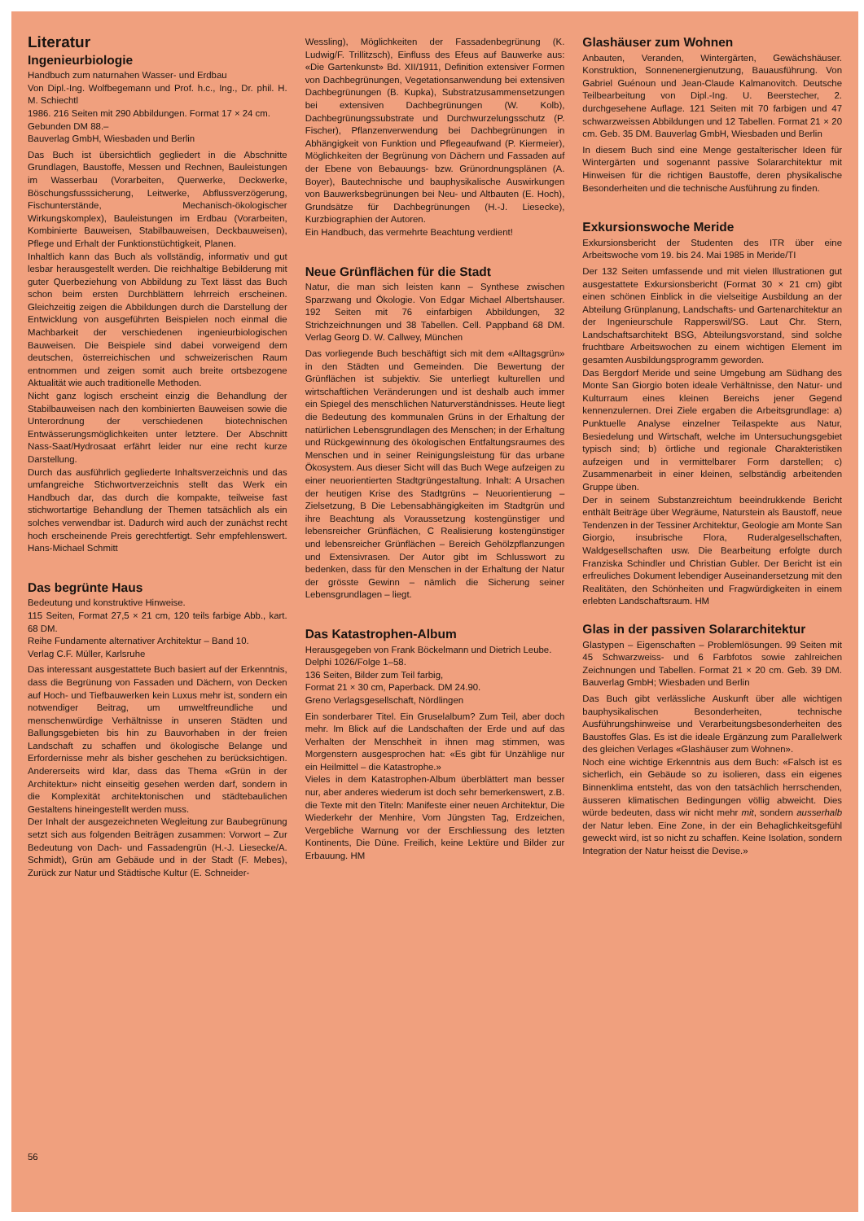Literatur
Ingenieurbiologie
Handbuch zum naturnahen Wasser- und Erdbau
Von Dipl.-Ing. Wolfbegemann und Prof. h.c., Ing., Dr. phil. H. M. Schiechtl
1986. 216 Seiten mit 290 Abbildungen. Format 17 × 24 cm.
Gebunden DM 88.–
Bauverlag GmbH, Wiesbaden und Berlin
Das Buch ist übersichtlich gegliedert in die Abschnitte Grundlagen, Baustoffe, Messen und Rechnen, Bauleistungen im Wasserbau (Vorarbeiten, Querwerke, Deckwerke, Böschungsfusssicherung, Leitwerke, Abflussverzögerung, Fischunterstände, Mechanisch-ökologischer Wirkungskomplex), Bauleistungen im Erdbau (Vorarbeiten, Kombinierte Bauweisen, Stabilbauweisen, Deckbauweisen), Pflege und Erhalt der Funktionstüchtigkeit, Planen.
Inhaltlich kann das Buch als vollständig, informativ und gut lesbar herausgestellt werden. Die reichhaltige Bebilderung mit guter Querbeziehung von Abbildung zu Text lässt das Buch schon beim ersten Durchblättern lehrreich erscheinen. Gleichzeitig zeigen die Abbildungen durch die Darstellung der Entwicklung von ausgeführten Beispielen noch einmal die Machbarkeit der verschiedenen ingenieurbiologischen Bauweisen. Die Beispiele sind dabei vorweigend dem deutschen, österreichischen und schweizerischen Raum entnommen und zeigen somit auch breite ortsbezogene Aktualität wie auch traditionelle Methoden.
Nicht ganz logisch erscheint einzig die Behandlung der Stabilbauweisen nach den kombinierten Bauweisen sowie die Unterordnung der verschiedenen biotechnischen Entwässerungsmöglichkeiten unter letztere. Der Abschnitt Nass-Saat/Hydrosaat erfährt leider nur eine recht kurze Darstellung.
Durch das ausführlich gegliederte Inhaltsverzeichnis und das umfangreiche Stichwortverzeichnis stellt das Werk ein Handbuch dar, das durch die kompakte, teilweise fast stichwortartige Behandlung der Themen tatsächlich als ein solches verwendbar ist. Dadurch wird auch der zunächst recht hoch erscheinende Preis gerechtfertigt. Sehr empfehlenswert. Hans-Michael Schmitt
Das begrünte Haus
Bedeutung und konstruktive Hinweise.
115 Seiten, Format 27,5 × 21 cm, 120 teils farbige Abb., kart. 68 DM.
Reihe Fundamente alternativer Architektur – Band 10.
Verlag C.F. Müller, Karlsruhe
Das interessant ausgestattete Buch basiert auf der Erkenntnis, dass die Begrünung von Fassaden und Dächern, von Decken auf Hoch- und Tiefbauwerken kein Luxus mehr ist, sondern ein notwendiger Beitrag, um umweltfreundliche und menschenwürdige Verhältnisse in unseren Städten und Ballungsgebieten bis hin zu Bauvorhaben in der freien Landschaft zu schaffen und ökologische Belange und Erfordernisse mehr als bisher geschehen zu berücksichtigen. Andererseits wird klar, dass das Thema «Grün in der Architektur» nicht einseitig gesehen werden darf, sondern in die Komplexität architektonischen und städtebaulichen Gestaltens hineingestellt werden muss.
Der Inhalt der ausgezeichneten Wegleitung zur Baubegrünung setzt sich aus folgenden Beiträgen zusammen: Vorwort – Zur Bedeutung von Dach- und Fassadengrün (H.-J. Liesecke/A. Schmidt), Grün am Gebäude und in der Stadt (F. Mebes), Zurück zur Natur und Städtische Kultur (E. Schneider-
Wessling), Möglichkeiten der Fassadenbegrünung (K. Ludwig/F. Trillitzsch), Einfluss des Efeus auf Bauwerke aus: «Die Gartenkunst» Bd. XII/1911, Definition extensiver Formen von Dachbegrünungen, Vegetationsanwendung bei extensiven Dachbegrünungen (B. Kupka), Substratzusammensetzungen bei extensiven Dachbegrünungen (W. Kolb), Dachbegrünungssubstrate und Durchwurzelungsschutz (P. Fischer), Pflanzenverwendung bei Dachbegrünungen in Abhängigkeit von Funktion und Pflegeaufwand (P. Kiermeier), Möglichkeiten der Begrünung von Dächern und Fassaden auf der Ebene von Bebauungs- bzw. Grünordnungsplänen (A. Boyer), Bautechnische und bauphysikalische Auswirkungen von Bauwerksbegrünungen bei Neu- und Altbauten (E. Hoch), Grundsätze für Dachbegrünungen (H.-J. Liesecke), Kurzbiographien der Autoren.
Ein Handbuch, das vermehrte Beachtung verdient!
Neue Grünflächen für die Stadt
Natur, die man sich leisten kann – Synthese zwischen Sparzwang und Ökologie. Von Edgar Michael Albertshauser. 192 Seiten mit 76 einfarbigen Abbildungen, 32 Strichzeichnungen und 38 Tabellen. Cell. Pappband 68 DM. Verlag Georg D. W. Callwey, München
Das vorliegende Buch beschäftigt sich mit dem «Alltagsgrün» in den Städten und Gemeinden. Die Bewertung der Grünflächen ist subjektiv. Sie unterliegt kulturellen und wirtschaftlichen Veränderungen und ist deshalb auch immer ein Spiegel des menschlichen Naturverständnisses. Heute liegt die Bedeutung des kommunalen Grüns in der Erhaltung der natürlichen Lebensgrundlagen des Menschen; in der Erhaltung und Rückgewinnung des ökologischen Entfaltungsraumes des Menschen und in seiner Reinigungsleistung für das urbane Ökosystem. Aus dieser Sicht will das Buch Wege aufzeigen zu einer neuorientierten Stadtgrüngestaltung. Inhalt: A Ursachen der heutigen Krise des Stadtgrüns – Neuorientierung – Zielsetzung, B Die Lebensabhängigkeiten im Stadtgrün und ihre Beachtung als Voraussetzung kostengünstiger und lebensreicher Grünflächen, C Realisierung kostengünstiger und lebensreicher Grünflächen – Bereich Gehölzpflanzungen und Extensivrasen. Der Autor gibt im Schlusswort zu bedenken, dass für den Menschen in der Erhaltung der Natur der grösste Gewinn – nämlich die Sicherung seiner Lebensgrundlagen – liegt.
Das Katastrophen-Album
Herausgegeben von Frank Böckelmann und Dietrich Leube.
Delphi 1026/Folge 1–58.
136 Seiten, Bilder zum Teil farbig,
Format 21 × 30 cm, Paperback. DM 24.90.
Greno Verlagsgesellschaft, Nördlingen
Ein sonderbarer Titel. Ein Gruselalbum? Zum Teil, aber doch mehr. Im Blick auf die Landschaften der Erde und auf das Verhalten der Menschheit in ihnen mag stimmen, was Morgenstern ausgesprochen hat: «Es gibt für Unzählige nur ein Heilmittel – die Katastrophe.»
Vieles in dem Katastrophen-Album überblättert man besser nur, aber anderes wiederum ist doch sehr bemerkenswert, z.B. die Texte mit den Titeln: Manifeste einer neuen Architektur, Die Wiederkehr der Menhire, Vom Jüngsten Tag, Erdzeichen, Vergebliche Warnung vor der Erschliessung des letzten Kontinents, Die Düne. Freilich, keine Lektüre und Bilder zur Erbauung. HM
Glashäuser zum Wohnen
Anbauten, Veranden, Wintergärten, Gewächshäuser. Konstruktion, Sonnenenergienutzung, Bauausführung. Von Gabriel Guénoun und Jean-Claude Kalmanovitch. Deutsche Teilbearbeitung von Dipl.-Ing. U. Beerstecher, 2. durchgesehene Auflage. 121 Seiten mit 70 farbigen und 47 schwarzweissen Abbildungen und 12 Tabellen. Format 21 × 20 cm. Geb. 35 DM. Bauverlag GmbH, Wiesbaden und Berlin
In diesem Buch sind eine Menge gestalterischer Ideen für Wintergärten und sogenannt passive Solararchitektur mit Hinweisen für die richtigen Baustoffe, deren physikalische Besonderheiten und die technische Ausführung zu finden.
Exkursionswoche Meride
Exkursionsbericht der Studenten des ITR über eine Arbeitswoche vom 19. bis 24. Mai 1985 in Meride/TI
Der 132 Seiten umfassende und mit vielen Illustrationen gut ausgestattete Exkursionsbericht (Format 30 × 21 cm) gibt einen schönen Einblick in die vielseitige Ausbildung an der Abteilung Grünplanung, Landschafts- und Gartenarchitektur an der Ingenieurschule Rapperswil/SG. Laut Chr. Stern, Landschaftsarchitekt BSG, Abteilungsvorstand, sind solche fruchtbare Arbeitswochen zu einem wichtigen Element im gesamten Ausbildungsprogramm geworden.
Das Bergdorf Meride und seine Umgebung am Südhang des Monte San Giorgio boten ideale Verhältnisse, den Natur- und Kulturraum eines kleinen Bereichs jener Gegend kennenzulernen. Drei Ziele ergaben die Arbeitsgrundlage: a) Punktuelle Analyse einzelner Teilaspekte aus Natur, Besiedelung und Wirtschaft, welche im Untersuchungsgebiet typisch sind; b) örtliche und regionale Charakteristiken aufzeigen und in vermittelbarer Form darstellen; c) Zusammenarbeit in einer kleinen, selbständig arbeitenden Gruppe üben.
Der in seinem Substanzreichtum beeindrukkende Bericht enthält Beiträge über Wegräume, Naturstein als Baustoff, neue Tendenzen in der Tessiner Architektur, Geologie am Monte San Giorgio, insubrische Flora, Ruderalgesellschaften, Waldgesellschaften usw. Die Bearbeitung erfolgte durch Franziska Schindler und Christian Gubler. Der Bericht ist ein erfreuliches Dokument lebendiger Auseinandersetzung mit den Realitäten, den Schönheiten und Fragwürdigkeiten in einem erlebten Landschaftsraum. HM
Glas in der passiven Solararchitektur
Glastypen – Eigenschaften – Problemlösungen. 99 Seiten mit 45 Schwarzweiss- und 6 Farbfotos sowie zahlreichen Zeichnungen und Tabellen. Format 21 × 20 cm. Geb. 39 DM. Bauverlag GmbH; Wiesbaden und Berlin
Das Buch gibt verlässliche Auskunft über alle wichtigen bauphysikalischen Besonderheiten, technische Ausführungshinweise und Verarbeitungsbesonderheiten des Baustoffes Glas. Es ist die ideale Ergänzung zum Parallelwerk des gleichen Verlages «Glashäuser zum Wohnen».
Noch eine wichtige Erkenntnis aus dem Buch: «Falsch ist es sicherlich, ein Gebäude so zu isolieren, dass ein eigenes Binnenklima entsteht, das von den tatsächlich herrschenden, äusseren klimatischen Bedingungen völlig abweicht. Dies würde bedeuten, dass wir nicht mehr mit, sondern ausserhalb der Natur leben. Eine Zone, in der ein Behaglichkeitsgefühl geweckt wird, ist so nicht zu schaffen. Keine Isolation, sondern Integration der Natur heisst die Devise.»
56